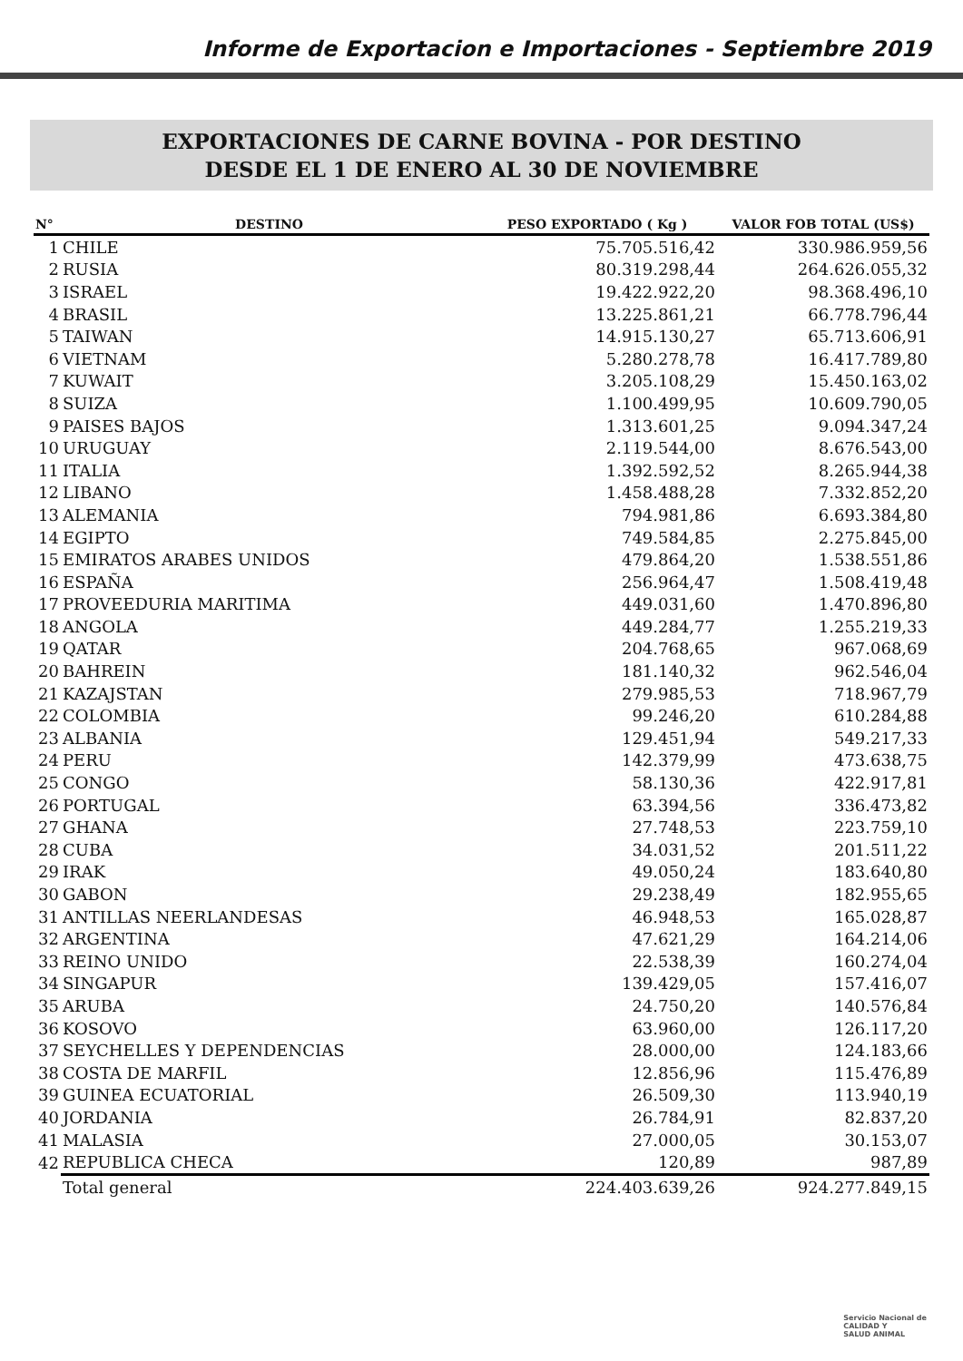Informe de Exportacion e Importaciones - Septiembre 2019
EXPORTACIONES DE CARNE BOVINA - POR DESTINO
DESDE EL 1 DE ENERO AL 30 DE NOVIEMBRE
| N° | DESTINO | PESO EXPORTADO ( Kg ) | VALOR FOB TOTAL (US$) |
| --- | --- | --- | --- |
| 1 | CHILE | 75.705.516,42 | 330.986.959,56 |
| 2 | RUSIA | 80.319.298,44 | 264.626.055,32 |
| 3 | ISRAEL | 19.422.922,20 | 98.368.496,10 |
| 4 | BRASIL | 13.225.861,21 | 66.778.796,44 |
| 5 | TAIWAN | 14.915.130,27 | 65.713.606,91 |
| 6 | VIETNAM | 5.280.278,78 | 16.417.789,80 |
| 7 | KUWAIT | 3.205.108,29 | 15.450.163,02 |
| 8 | SUIZA | 1.100.499,95 | 10.609.790,05 |
| 9 | PAISES BAJOS | 1.313.601,25 | 9.094.347,24 |
| 10 | URUGUAY | 2.119.544,00 | 8.676.543,00 |
| 11 | ITALIA | 1.392.592,52 | 8.265.944,38 |
| 12 | LIBANO | 1.458.488,28 | 7.332.852,20 |
| 13 | ALEMANIA | 794.981,86 | 6.693.384,80 |
| 14 | EGIPTO | 749.584,85 | 2.275.845,00 |
| 15 | EMIRATOS ARABES UNIDOS | 479.864,20 | 1.538.551,86 |
| 16 | ESPAÑA | 256.964,47 | 1.508.419,48 |
| 17 | PROVEEDURIA MARITIMA | 449.031,60 | 1.470.896,80 |
| 18 | ANGOLA | 449.284,77 | 1.255.219,33 |
| 19 | QATAR | 204.768,65 | 967.068,69 |
| 20 | BAHREIN | 181.140,32 | 962.546,04 |
| 21 | KAZAJSTAN | 279.985,53 | 718.967,79 |
| 22 | COLOMBIA | 99.246,20 | 610.284,88 |
| 23 | ALBANIA | 129.451,94 | 549.217,33 |
| 24 | PERU | 142.379,99 | 473.638,75 |
| 25 | CONGO | 58.130,36 | 422.917,81 |
| 26 | PORTUGAL | 63.394,56 | 336.473,82 |
| 27 | GHANA | 27.748,53 | 223.759,10 |
| 28 | CUBA | 34.031,52 | 201.511,22 |
| 29 | IRAK | 49.050,24 | 183.640,80 |
| 30 | GABON | 29.238,49 | 182.955,65 |
| 31 | ANTILLAS NEERLANDESAS | 46.948,53 | 165.028,87 |
| 32 | ARGENTINA | 47.621,29 | 164.214,06 |
| 33 | REINO UNIDO | 22.538,39 | 160.274,04 |
| 34 | SINGAPUR | 139.429,05 | 157.416,07 |
| 35 | ARUBA | 24.750,20 | 140.576,84 |
| 36 | KOSOVO | 63.960,00 | 126.117,20 |
| 37 | SEYCHELLES Y DEPENDENCIAS | 28.000,00 | 124.183,66 |
| 38 | COSTA DE MARFIL | 12.856,96 | 115.476,89 |
| 39 | GUINEA ECUATORIAL | 26.509,30 | 113.940,19 |
| 40 | JORDANIA | 26.784,91 | 82.837,20 |
| 41 | MALASIA | 27.000,05 | 30.153,07 |
| 42 | REPUBLICA CHECA | 120,89 | 987,89 |
| | Total general | 224.403.639,26 | 924.277.849,15 |
Servicio Nacional de
CALIDAD Y
SALUD ANIMAL